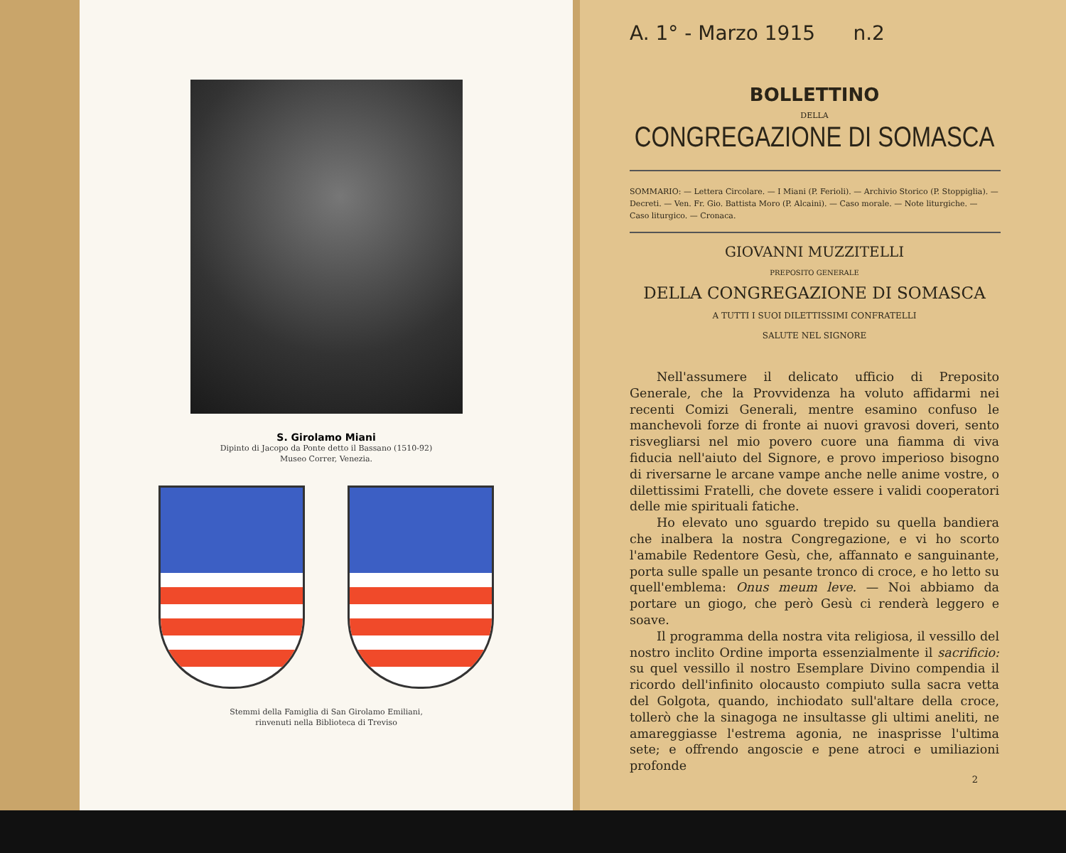S. Girolamo Miani
Dipinto di Jacopo da Ponte detto il Bassano (1510-92)
Museo Correr, Venezia.
Stemmi della Famiglia di San Girolamo Emiliani,
rinvenuti nella Biblioteca di Treviso
A. 1° - Marzo 1915 n.2
BOLLETTINO
DELLA
CONGREGAZIONE DI SOMASCA
SOMMARIO: — Lettera Circolare. — I Miani (P. Ferioli). — Archivio Storico (P. Stoppiglia). — Decreti. — Ven. Fr. Gio. Battista Moro (P. Alcaini). — Caso morale. — Note liturgiche. — Caso liturgico. — Cronaca.
GIOVANNI MUZZITELLI
PREPOSITO GENERALE
DELLA CONGREGAZIONE DI SOMASCA
A TUTTI I SUOI DILETTISSIMI CONFRATELLI
SALUTE NEL SIGNORE
Nell'assumere il delicato ufficio di Preposito Generale, che la Provvidenza ha voluto affidarmi nei recenti Comizi Generali, mentre esamino confuso le manchevoli forze di fronte ai nuovi gravosi doveri, sento risvegliarsi nel mio povero cuore una fiamma di viva fiducia nell'aiuto del Signore, e provo imperioso bisogno di riversarne le arcane vampe anche nelle anime vostre, o dilettissimi Fratelli, che dovete essere i validi cooperatori delle mie spirituali fatiche.
Ho elevato uno sguardo trepido su quella bandiera che inalbera la nostra Congregazione, e vi ho scorto l'amabile Redentore Gesù, che, affannato e sanguinante, porta sulle spalle un pesante tronco di croce, e ho letto su quell'emblema: Onus meum leve. — Noi abbiamo da portare un giogo, che però Gesù ci renderà leggero e soave.
Il programma della nostra vita religiosa, il vessillo del nostro inclito Ordine importa essenzialmente il sacrificio: su quel vessillo il nostro Esemplare Divino compendia il ricordo dell'infinito olocausto compiuto sulla sacra vetta del Golgota, quando, inchiodato sull'altare della croce, tollerò che la sinagoga ne insultasse gli ultimi aneliti, ne amareggiasse l'estrema agonia, ne inasprisse l'ultima sete; e offrendo angoscie e pene atroci e umiliazioni profonde
2